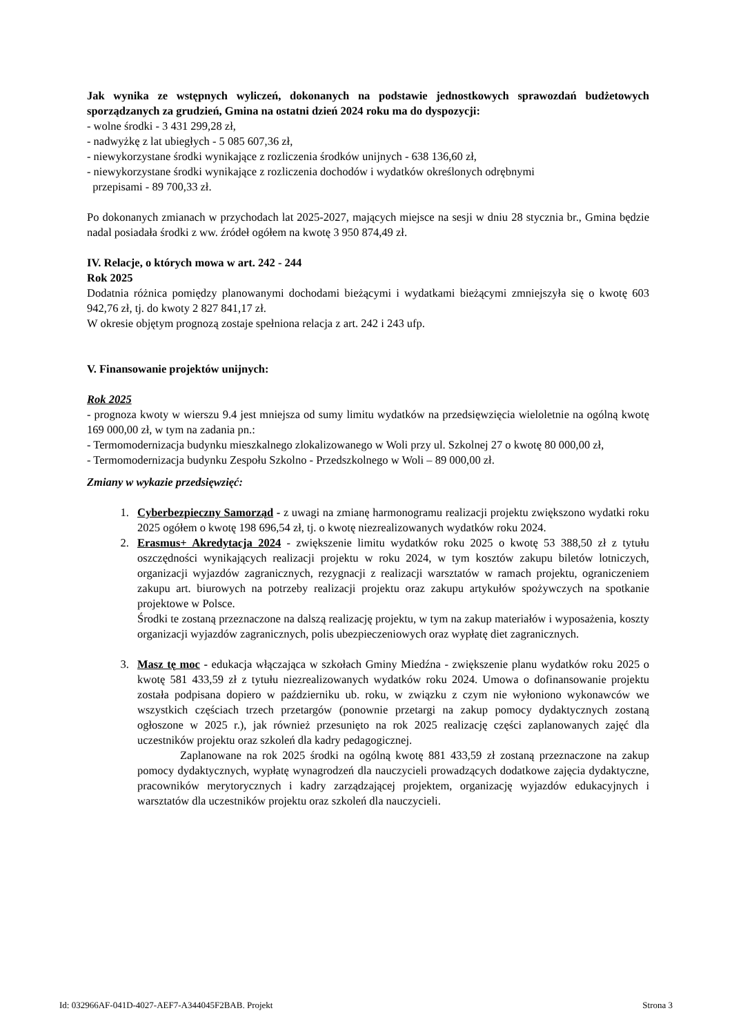Jak wynika ze wstępnych wyliczeń, dokonanych na podstawie jednostkowych sprawozdań budżetowych sporządzanych za grudzień, Gmina na ostatni dzień 2024 roku ma do dyspozycji:
- wolne środki - 3 431 299,28 zł,
- nadwyżkę z lat ubiegłych - 5 085 607,36 zł,
- niewykorzystane środki wynikające z rozliczenia środków unijnych - 638 136,60 zł,
- niewykorzystane środki wynikające z rozliczenia dochodów i wydatków określonych odrębnymi
przepisami - 89 700,33 zł.
Po dokonanych zmianach w przychodach lat 2025-2027, mających miejsce na sesji w dniu 28 stycznia br., Gmina będzie nadal posiadała środki z ww. źródeł ogółem na kwotę 3 950 874,49 zł.
IV. Relacje, o których mowa w art. 242 - 244
Rok 2025
Dodatnia różnica pomiędzy planowanymi dochodami bieżącymi i wydatkami bieżącymi zmniejszyła się o kwotę 603 942,76 zł, tj. do kwoty 2 827 841,17 zł.
W okresie objętym prognozą zostaje spełniona relacja z art. 242 i 243 ufp.
V. Finansowanie projektów unijnych:
Rok 2025
- prognoza kwoty w wierszu 9.4 jest mniejsza od sumy limitu wydatków na przedsięwzięcia wieloletnie na ogólną kwotę 169 000,00 zł, w tym na zadania pn.:
- Termomodernizacja budynku mieszkalnego zlokalizowanego w Woli przy ul. Szkolnej 27 o kwotę 80 000,00 zł,
- Termomodernizacja budynku Zespołu Szkolno - Przedszkolnego w Woli – 89 000,00 zł.
Zmiany w wykazie przedsięwzięć:
1. Cyberbezpieczny Samorząd - z uwagi na zmianę harmonogramu realizacji projektu zwiększono wydatki roku 2025 ogółem o kwotę 198 696,54 zł, tj. o kwotę niezrealizowanych wydatków roku 2024.
2. Erasmus+ Akredytacja 2024 - zwiększenie limitu wydatków roku 2025 o kwotę 53 388,50 zł z tytułu oszczędności wynikających realizacji projektu w roku 2024, w tym kosztów zakupu biletów lotniczych, organizacji wyjazdów zagranicznych, rezygnacji z realizacji warsztatów w ramach projektu, ograniczeniem zakupu art. biurowych na potrzeby realizacji projektu oraz zakupu artykułów spożywczych na spotkanie projektowe w Polsce.
Środki te zostaną przeznaczone na dalszą realizację projektu, w tym na zakup materiałów i wyposażenia, koszty organizacji wyjazdów zagranicznych, polis ubezpieczeniowych oraz wypłatę diet zagranicznych.
3. Masz tę moc - edukacja włączająca w szkołach Gminy Miedźna - zwiększenie planu wydatków roku 2025 o kwotę 581 433,59 zł z tytułu niezrealizowanych wydatków roku 2024. Umowa o dofinansowanie projektu została podpisana dopiero w październiku ub. roku, w związku z czym nie wyłoniono wykonawców we wszystkich częściach trzech przetargów (ponownie przetargi na zakup pomocy dydaktycznych zostaną ogłoszone w 2025 r.), jak również przesunięto na rok 2025 realizację części zaplanowanych zajęć dla uczestników projektu oraz szkoleń dla kadry pedagogicznej.
Zaplanowane na rok 2025 środki na ogólną kwotę 881 433,59 zł zostaną przeznaczone na zakup pomocy dydaktycznych, wypłatę wynagrodzeń dla nauczycieli prowadzących dodatkowe zajęcia dydaktyczne, pracowników merytorycznych i kadry zarządzającej projektem, organizację wyjazdów edukacyjnych i warsztatów dla uczestników projektu oraz szkoleń dla nauczycieli.
Id: 032966AF-041D-4027-AEF7-A344045F2BAB. Projekt Strona 3